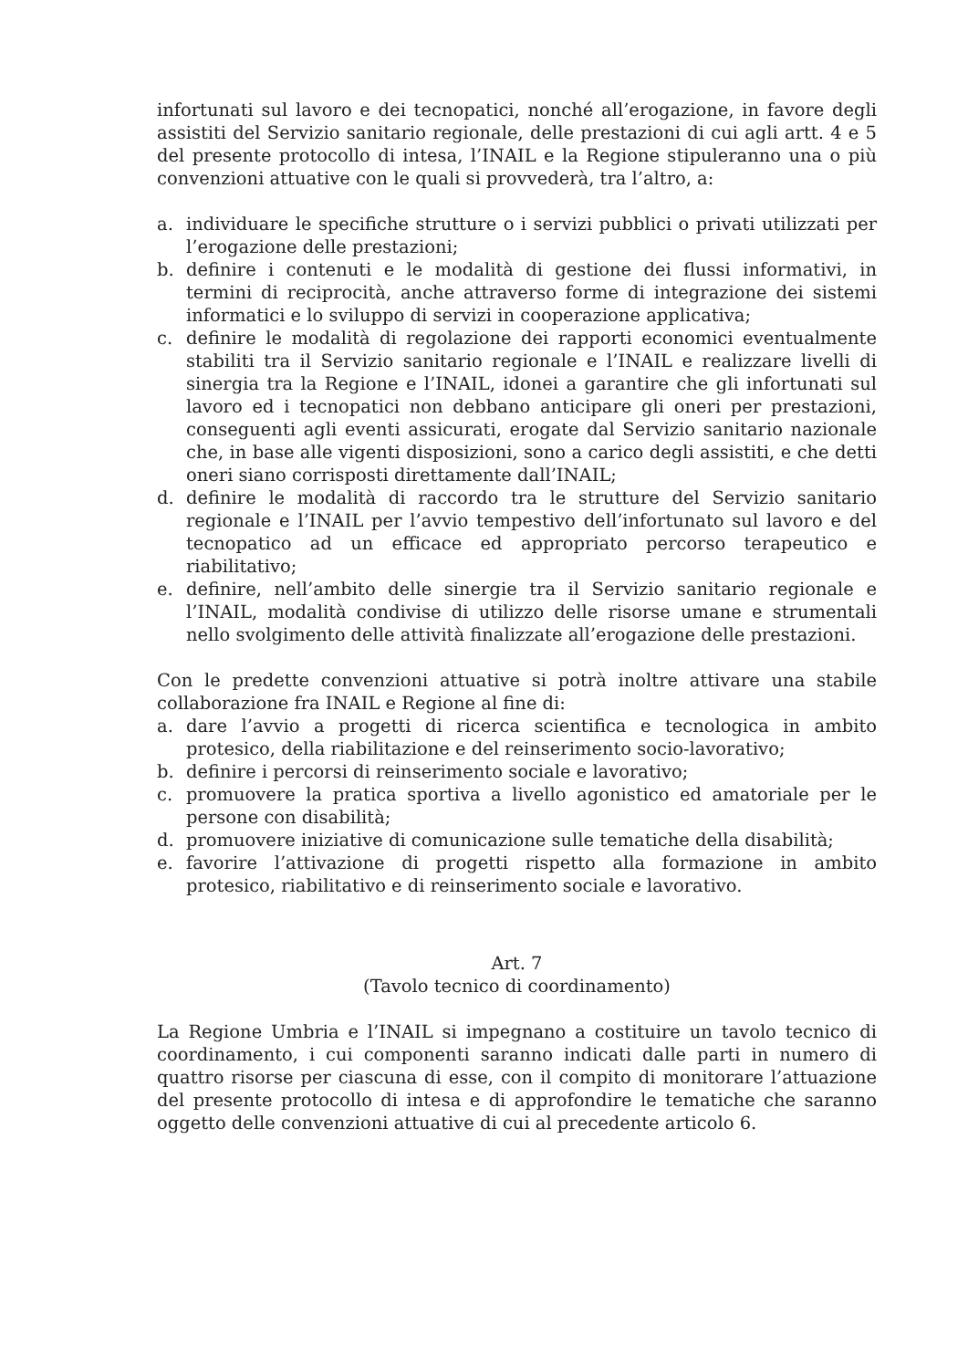infortunati sul lavoro e dei tecnopatici, nonché all’erogazione, in favore degli assistiti del Servizio sanitario regionale, delle prestazioni di cui agli artt. 4 e 5 del presente protocollo di intesa, l’INAIL e la Regione stipuleranno una o più convenzioni attuative con le quali si provvederà, tra l’altro, a:
a. individuare le specifiche strutture o i servizi pubblici o privati utilizzati per l’erogazione delle prestazioni;
b. definire i contenuti e le modalità di gestione dei flussi informativi, in termini di reciprocità, anche attraverso forme di integrazione dei sistemi informatici e lo sviluppo di servizi in cooperazione applicativa;
c. definire le modalità di regolazione dei rapporti economici eventualmente stabiliti tra il Servizio sanitario regionale e l’INAIL e realizzare livelli di sinergia tra la Regione e l’INAIL, idonei a garantire che gli infortunati sul lavoro ed i tecnopatici non debbano anticipare gli oneri per prestazioni, conseguenti agli eventi assicurati, erogate dal Servizio sanitario nazionale che, in base alle vigenti disposizioni, sono a carico degli assistiti, e che detti oneri siano corrisposti direttamente dall’INAIL;
d. definire le modalità di raccordo tra le strutture del Servizio sanitario regionale e l’INAIL per l’avvio tempestivo dell’infortunato sul lavoro e del tecnopatico ad un efficace ed appropriato percorso terapeutico e riabilitativo;
e. definire, nell’ambito delle sinergie tra il Servizio sanitario regionale e l’INAIL, modalità condivise di utilizzo delle risorse umane e strumentali nello svolgimento delle attività finalizzate all’erogazione delle prestazioni.
Con le predette convenzioni attuative si potrà inoltre attivare una stabile collaborazione fra INAIL e Regione al fine di:
a. dare l’avvio a progetti di ricerca scientifica e tecnologica in ambito protesico, della riabilitazione e del reinserimento socio-lavorativo;
b. definire i percorsi di reinserimento sociale e lavorativo;
c. promuovere la pratica sportiva a livello agonistico ed amatoriale per le persone con disabilità;
d. promuovere iniziative di comunicazione sulle tematiche della disabilità;
e. favorire l’attivazione di progetti rispetto alla formazione in ambito protesico, riabilitativo e di reinserimento sociale e lavorativo.
Art. 7
(Tavolo tecnico di coordinamento)
La Regione Umbria e l’INAIL si impegnano a costituire un tavolo tecnico di coordinamento, i cui componenti saranno indicati dalle parti in numero di quattro risorse per ciascuna di esse, con il compito di monitorare l’attuazione del presente protocollo di intesa e di approfondire le tematiche che saranno oggetto delle convenzioni attuative di cui al precedente articolo 6.